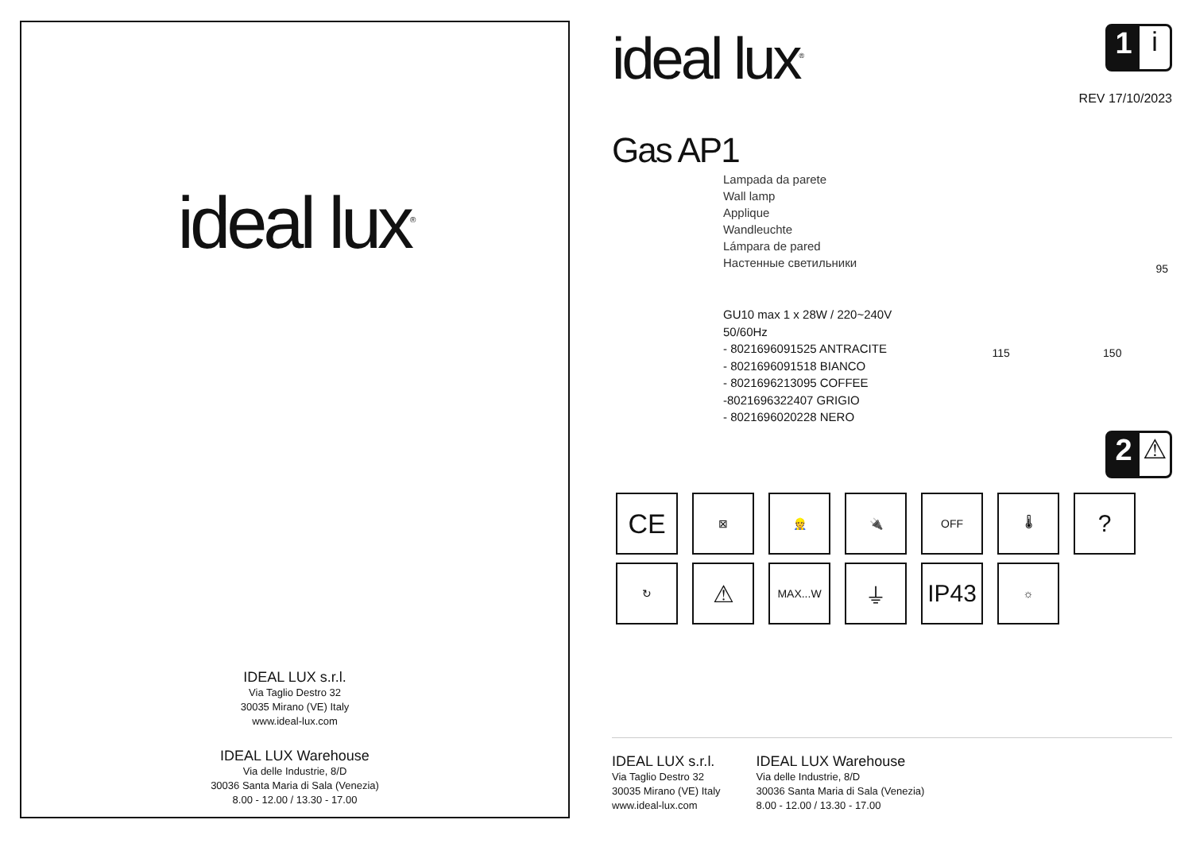ideal lux<sup>®</sup>
IDEAL LUX s.r.l.
Via Taglio Destro 32
30035 Mirano (VE) Italy
www.ideal-lux.com
IDEAL LUX Warehouse
Via delle Industrie, 8/D
30036 Santa Maria di Sala (Venezia)
8.00 - 12.00 / 13.30 - 17.00
ideal lux<sup>®</sup>
1 i
REV 17/10/2023
Gas AP1
Lampada da parete
Wall lamp
Applique
Wandleuchte
Lámpara de pared
Настенные светильники
GU10 max 1 x 28W / 220~240V
50/60Hz
- 8021696091525 ANTRACITE
- 8021696091518 BIANCO
- 8021696213095 COFFEE
-8021696322407 GRIGIO
- 8021696020228 NERO
95
115 150
2 ⚠
CE
⊠
👷
🔌
OFF
🌡
?
↻
⚠
MAX...W
⏚
IP43
☼
IDEAL LUX s.r.l.
Via Taglio Destro 32
30035 Mirano (VE) Italy
www.ideal-lux.com
IDEAL LUX Warehouse
Via delle Industrie, 8/D
30036 Santa Maria di Sala (Venezia)
8.00 - 12.00 / 13.30 - 17.00